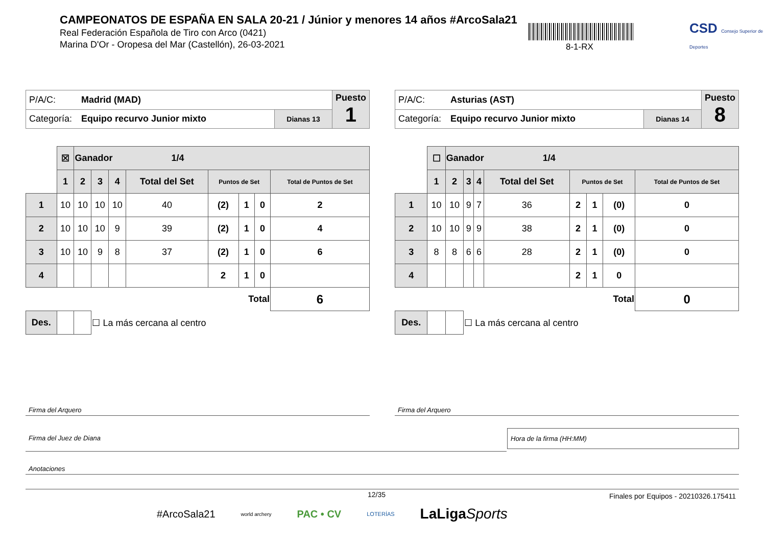CAMPEONATOS DE ESPAÑA EN SALA 20-21 / Júnior y menores 14 años #ArcoSala21
Real Federación Española de Tiro con Arco (0421)
Marina D'Or - Oropesa del Mar (Castellón), 26-03-2021
8-1-RX
CSD Consejo Superior de Deportes
| P/A/C: | Madrid (MAD) | | Puesto 1 |
| Categoría: | Equipo recurvo Junior mixto | Dianas 13 | |
| | ☒ | Ganador 1/4 | | | | | | | |
| | 1 | 2 | 3 | 4 | Total del Set | Puntos de Set | | | Total de Puntos de Set |
| 1 | 10 | 10 | 10 | 10 | 40 | (2) | 1 | 0 | 2 |
| 2 | 10 | 10 | 10 | 9 | 39 | (2) | 1 | 0 | 4 |
| 3 | 10 | 10 | 9 | 8 | 37 | (2) | 1 | 0 | 6 |
| 4 | | | | | | 2 | 1 | 0 | |
| Total | | | | | | | | | 6 |
| Des. | | | ☐ La más cercana al centro | | | | | | |
| P/A/C: | Asturias (AST) | | Puesto 8 |
| Categoría: | Equipo recurvo Junior mixto | Dianas 14 | |
| | ☐ | Ganador 1/4 | | | | | | | |
| | 1 | 2 | 3 | 4 | Total del Set | Puntos de Set | | | Total de Puntos de Set |
| 1 | 10 | 10 | 9 | 7 | 36 | 2 | 1 | (0) | 0 |
| 2 | 10 | 10 | 9 | 9 | 38 | 2 | 1 | (0) | 0 |
| 3 | 8 | 8 | 6 | 6 | 28 | 2 | 1 | (0) | 0 |
| 4 | | | | | | 2 | 1 | 0 | |
| Total | | | | | | | | | 0 |
| Des. | | | ☐ La más cercana al centro | | | | | | |
Firma del Arquero Firma del Arquero
Firma del Juez de Diana
Hora de la firma (HH:MM)
Anotaciones
12/35
Finales por Equipos - 20210326.175411
#ArcoSala21 world archery PAC • CV LOTERÍAS LaLigaSports